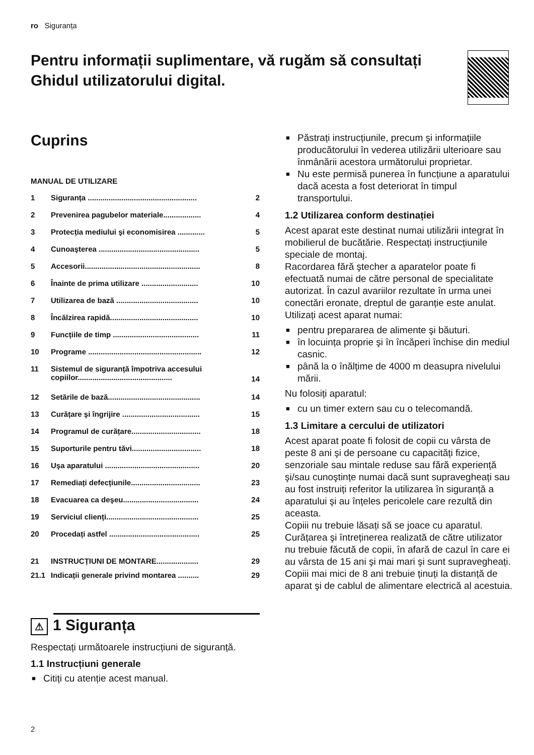ro Siguranța
Pentru informații suplimentare, vă rugăm să consultați Ghidul utilizatorului digital.
Cuprins
MANUAL DE UTILIZARE
1 Siguranța .................................................... 2
2 Prevenirea pagubelor materiale.................. 4
3 Protecția mediului şi economisirea ............. 5
4 Cunoaşterea ................................................ 5
5 Accesorii....................................................... 8
6 Înainte de prima utilizare ........................... 10
7 Utilizarea de bază ....................................... 10
8 Încălzirea rapidă.......................................... 10
9 Funcțiile de timp ......................................... 11
10 Programe ...................................................... 12
11 Sistemul de siguranță împotriva accesului copiilor............................................. 14
12 Setările de bază............................................ 14
13 Curățare şi îngrijire ..................................... 15
14 Programul de curățare................................. 18
15 Suporturile pentru tăvi................................. 18
16 Uşa aparatului ............................................. 20
17 Remediați defecțiunile................................. 23
18 Evacuarea ca deşeu.................................... 24
19 Serviciul clienți............................................ 25
20 Procedați astfel ........................................... 25
21 INSTRUCȚIUNI DE MONTARE.................... 29
21.1 Indicații generale privind montarea .......... 29
⚠ 1 Siguranța
Respectați următoarele instrucțiuni de siguranță.
1.1 Instrucțiuni generale
■ Citiți cu atenție acest manual.
■ Păstrați instrucțiunile, precum şi informațiile producătorului în vederea utilizării ulterioare sau înmânării acestora următorului proprietar.
■ Nu este permisă punerea în funcțiune a aparatului dacă acesta a fost deteriorat în timpul transportului.
1.2 Utilizarea conform destinației
Acest aparat este destinat numai utilizării integrat în mobilierul de bucătărie. Respectați instrucțiunile speciale de montaj.
Racordarea fără ştecher a aparatelor poate fi efectuată numai de către personal de specialitate autorizat. În cazul avariilor rezultate în urma unei conectări eronate, dreptul de garanție este anulat.
Utilizați acest aparat numai:
■ pentru prepararea de alimente şi băuturi.
■ în locuința proprie şi în încăperi închise din mediul casnic.
■ până la o înălțime de 4000 m deasupra nivelului mării.
Nu folosiți aparatul:
■ cu un timer extern sau cu o telecomandă.
1.3 Limitare a cercului de utilizatori
Acest aparat poate fi folosit de copii cu vârsta de peste 8 ani şi de persoane cu capacități fizice, senzoriale sau mintale reduse sau fără experiență şi/sau cunoştințe numai dacă sunt supravegheați sau au fost instruiți referitor la utilizarea în siguranță a aparatului şi au înțeles pericolele care rezultă din aceasta.
Copiii nu trebuie lăsați să se joace cu aparatul.
Curățarea şi întreținerea realizată de către utilizator nu trebuie făcută de copii, în afară de cazul în care ei au vârsta de 15 ani şi mai mari şi sunt supravegheați.
Copiii mai mici de 8 ani trebuie ținuți la distanță de aparat şi de cablul de alimentare electrică al acestuia.
2